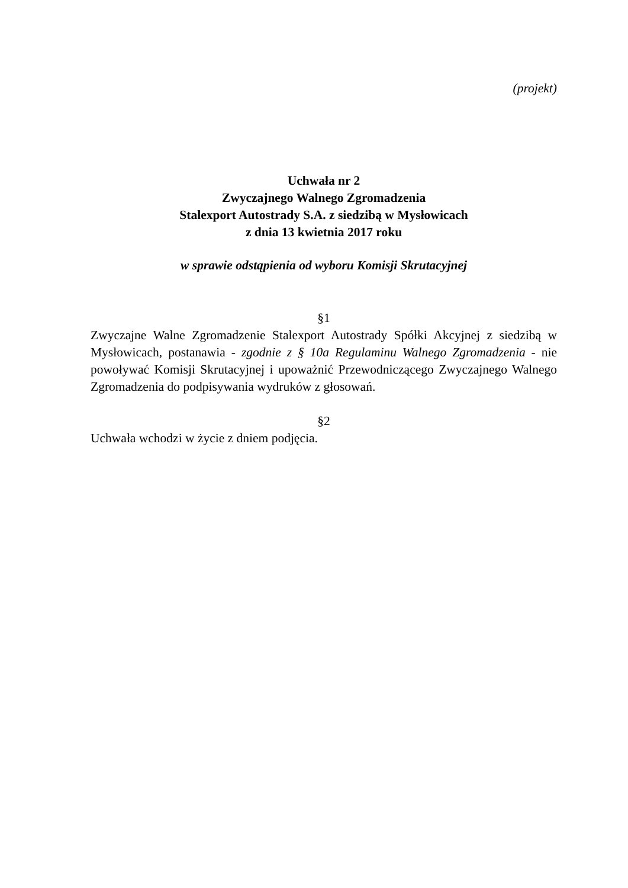(projekt)
Uchwała nr 2
Zwyczajnego Walnego Zgromadzenia
Stalexport Autostrady S.A. z siedzibą w Mysłowicach
z dnia 13 kwietnia 2017 roku
w sprawie odstąpienia od wyboru Komisji Skrutacyjnej
§1
Zwyczajne Walne Zgromadzenie Stalexport Autostrady Spółki Akcyjnej z siedzibą w Mysłowicach, postanawia - zgodnie z § 10a Regulaminu Walnego Zgromadzenia - nie powoływać Komisji Skrutacyjnej i upoważnić Przewodniczącego Zwyczajnego Walnego Zgromadzenia do podpisywania wydruków z głosowań.
§2
Uchwała wchodzi w życie z dniem podjęcia.